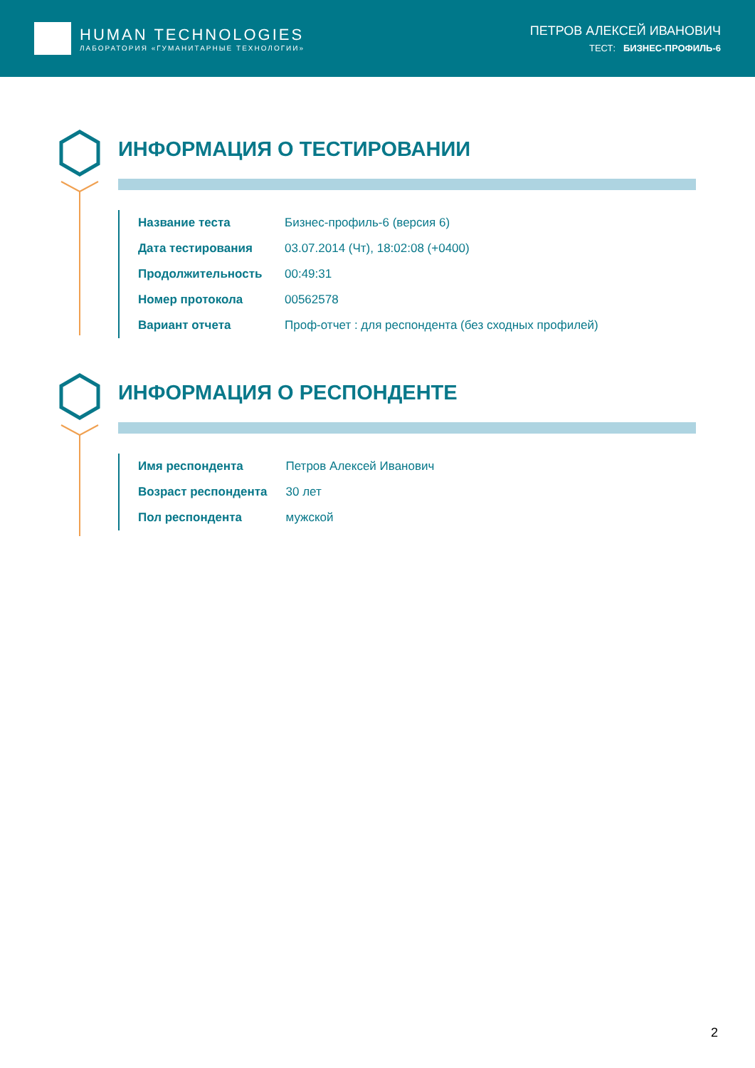HUMAN TECHNOLOGIES
ЛАБОРАТОРИЯ «ГУМАНИТАРНЫЕ ТЕХНОЛОГИИ»
ПЕТРОВ АЛЕКСЕЙ ИВАНОВИЧ
ТЕСТ: БИЗНЕС-ПРОФИЛЬ-6
ИНФОРМАЦИЯ О ТЕСТИРОВАНИИ
| Название теста | Бизнес-профиль-6 (версия 6) |
| Дата тестирования | 03.07.2014 (Чт), 18:02:08 (+0400) |
| Продолжительность | 00:49:31 |
| Номер протокола | 00562578 |
| Вариант отчета | Проф-отчет : для респондента (без сходных профилей) |
ИНФОРМАЦИЯ О РЕСПОНДЕНТЕ
| Имя респондента | Петров Алексей Иванович |
| Возраст респондента | 30 лет |
| Пол респондента | мужской |
2